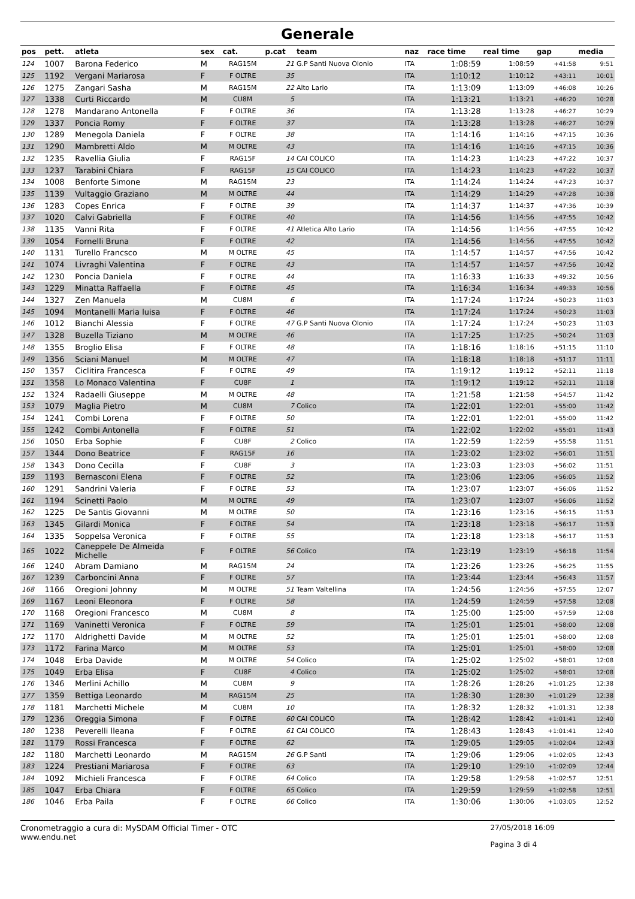Generale
| pos | pett. | atleta | sex | cat. | p.cat | team | naz | race time | real time | gap | media |
| --- | --- | --- | --- | --- | --- | --- | --- | --- | --- | --- | --- |
| 124 | 1007 | Barona Federico | M | RAG15M | 21 | G.P Santi Nuova Olonio | ITA | 1:08:59 | 1:08:59 | +41:58 | 9:51 |
| 125 | 1192 | Vergani Mariarosa | F | F OLTRE | 35 | | ITA | 1:10:12 | 1:10:12 | +43:11 | 10:01 |
| 126 | 1275 | Zangari Sasha | M | RAG15M | 22 | Alto Lario | ITA | 1:13:09 | 1:13:09 | +46:08 | 10:26 |
| 127 | 1338 | Curti Riccardo | M | CU8M | 5 | | ITA | 1:13:21 | 1:13:21 | +46:20 | 10:28 |
| 128 | 1278 | Mandarano Antonella | F | F OLTRE | 36 | | ITA | 1:13:28 | 1:13:28 | +46:27 | 10:29 |
| 129 | 1337 | Poncia Romy | F | F OLTRE | 37 | | ITA | 1:13:28 | 1:13:28 | +46:27 | 10:29 |
| 130 | 1289 | Menegola Daniela | F | F OLTRE | 38 | | ITA | 1:14:16 | 1:14:16 | +47:15 | 10:36 |
| 131 | 1290 | Mambretti Aldo | M | M OLTRE | 43 | | ITA | 1:14:16 | 1:14:16 | +47:15 | 10:36 |
| 132 | 1235 | Ravellia Giulia | F | RAG15F | 14 | CAI COLICO | ITA | 1:14:23 | 1:14:23 | +47:22 | 10:37 |
| 133 | 1237 | Tarabini Chiara | F | RAG15F | 15 | CAI COLICO | ITA | 1:14:23 | 1:14:23 | +47:22 | 10:37 |
| 134 | 1008 | Benforte Simone | M | RAG15M | 23 | | ITA | 1:14:24 | 1:14:24 | +47:23 | 10:37 |
| 135 | 1139 | Vultaggio Graziano | M | M OLTRE | 44 | | ITA | 1:14:29 | 1:14:29 | +47:28 | 10:38 |
| 136 | 1283 | Copes Enrica | F | F OLTRE | 39 | | ITA | 1:14:37 | 1:14:37 | +47:36 | 10:39 |
| 137 | 1020 | Calvi Gabriella | F | F OLTRE | 40 | | ITA | 1:14:56 | 1:14:56 | +47:55 | 10:42 |
| 138 | 1135 | Vanni Rita | F | F OLTRE | 41 | Atletica Alto Lario | ITA | 1:14:56 | 1:14:56 | +47:55 | 10:42 |
| 139 | 1054 | Fornelli Bruna | F | F OLTRE | 42 | | ITA | 1:14:56 | 1:14:56 | +47:55 | 10:42 |
| 140 | 1131 | Turello Francsco | M | M OLTRE | 45 | | ITA | 1:14:57 | 1:14:57 | +47:56 | 10:42 |
| 141 | 1074 | Livraghi Valentina | F | F OLTRE | 43 | | ITA | 1:14:57 | 1:14:57 | +47:56 | 10:42 |
| 142 | 1230 | Poncia Daniela | F | F OLTRE | 44 | | ITA | 1:16:33 | 1:16:33 | +49:32 | 10:56 |
| 143 | 1229 | Minatta Raffaella | F | F OLTRE | 45 | | ITA | 1:16:34 | 1:16:34 | +49:33 | 10:56 |
| 144 | 1327 | Zen Manuela | M | CU8M | 6 | | ITA | 1:17:24 | 1:17:24 | +50:23 | 11:03 |
| 145 | 1094 | Montanelli Maria luisa | F | F OLTRE | 46 | | ITA | 1:17:24 | 1:17:24 | +50:23 | 11:03 |
| 146 | 1012 | Bianchi Alessia | F | F OLTRE | 47 | G.P Santi Nuova Olonio | ITA | 1:17:24 | 1:17:24 | +50:23 | 11:03 |
| 147 | 1328 | Buzella Tiziano | M | M OLTRE | 46 | | ITA | 1:17:25 | 1:17:25 | +50:24 | 11:03 |
| 148 | 1355 | Broglio Elisa | F | F OLTRE | 48 | | ITA | 1:18:16 | 1:18:16 | +51:15 | 11:10 |
| 149 | 1356 | Sciani Manuel | M | M OLTRE | 47 | | ITA | 1:18:18 | 1:18:18 | +51:17 | 11:11 |
| 150 | 1357 | Ciclitira Francesca | F | F OLTRE | 49 | | ITA | 1:19:12 | 1:19:12 | +52:11 | 11:18 |
| 151 | 1358 | Lo Monaco Valentina | F | CU8F | 1 | | ITA | 1:19:12 | 1:19:12 | +52:11 | 11:18 |
| 152 | 1324 | Radaelli Giuseppe | M | M OLTRE | 48 | | ITA | 1:21:58 | 1:21:58 | +54:57 | 11:42 |
| 153 | 1079 | Maglia Pietro | M | CU8M | 7 | Colico | ITA | 1:22:01 | 1:22:01 | +55:00 | 11:42 |
| 154 | 1241 | Combi Lorena | F | F OLTRE | 50 | | ITA | 1:22:01 | 1:22:01 | +55:00 | 11:42 |
| 155 | 1242 | Combi Antonella | F | F OLTRE | 51 | | ITA | 1:22:02 | 1:22:02 | +55:01 | 11:43 |
| 156 | 1050 | Erba Sophie | F | CU8F | 2 | Colico | ITA | 1:22:59 | 1:22:59 | +55:58 | 11:51 |
| 157 | 1344 | Dono Beatrice | F | RAG15F | 16 | | ITA | 1:23:02 | 1:23:02 | +56:01 | 11:51 |
| 158 | 1343 | Dono Cecilla | F | CU8F | 3 | | ITA | 1:23:03 | 1:23:03 | +56:02 | 11:51 |
| 159 | 1193 | Bernasconi Elena | F | F OLTRE | 52 | | ITA | 1:23:06 | 1:23:06 | +56:05 | 11:52 |
| 160 | 1291 | Sandrini Valeria | F | F OLTRE | 53 | | ITA | 1:23:07 | 1:23:07 | +56:06 | 11:52 |
| 161 | 1194 | Scinetti Paolo | M | M OLTRE | 49 | | ITA | 1:23:07 | 1:23:07 | +56:06 | 11:52 |
| 162 | 1225 | De Santis Giovanni | M | M OLTRE | 50 | | ITA | 1:23:16 | 1:23:16 | +56:15 | 11:53 |
| 163 | 1345 | Gilardi Monica | F | F OLTRE | 54 | | ITA | 1:23:18 | 1:23:18 | +56:17 | 11:53 |
| 164 | 1335 | Soppelsa Veronica | F | F OLTRE | 55 | | ITA | 1:23:18 | 1:23:18 | +56:17 | 11:53 |
| 165 | 1022 | Caneppele De Almeida Michelle | F | F OLTRE | 56 | Colico | ITA | 1:23:19 | 1:23:19 | +56:18 | 11:54 |
| 166 | 1240 | Abram Damiano | M | RAG15M | 24 | | ITA | 1:23:26 | 1:23:26 | +56:25 | 11:55 |
| 167 | 1239 | Carboncini Anna | F | F OLTRE | 57 | | ITA | 1:23:44 | 1:23:44 | +56:43 | 11:57 |
| 168 | 1166 | Oregioni Johnny | M | M OLTRE | 51 | Team Valtellina | ITA | 1:24:56 | 1:24:56 | +57:55 | 12:07 |
| 169 | 1167 | Leoni Eleonora | F | F OLTRE | 58 | | ITA | 1:24:59 | 1:24:59 | +57:58 | 12:08 |
| 170 | 1168 | Oregioni Francesco | M | CU8M | 8 | | ITA | 1:25:00 | 1:25:00 | +57:59 | 12:08 |
| 171 | 1169 | Vaninetti Veronica | F | F OLTRE | 59 | | ITA | 1:25:01 | 1:25:01 | +58:00 | 12:08 |
| 172 | 1170 | Aldrighetti Davide | M | M OLTRE | 52 | | ITA | 1:25:01 | 1:25:01 | +58:00 | 12:08 |
| 173 | 1172 | Farina Marco | M | M OLTRE | 53 | | ITA | 1:25:01 | 1:25:01 | +58:00 | 12:08 |
| 174 | 1048 | Erba Davide | M | M OLTRE | 54 | Colico | ITA | 1:25:02 | 1:25:02 | +58:01 | 12:08 |
| 175 | 1049 | Erba Elisa | F | CU8F | 4 | Colico | ITA | 1:25:02 | 1:25:02 | +58:01 | 12:08 |
| 176 | 1346 | Merlini Achillo | M | CU8M | 9 | | ITA | 1:28:26 | 1:28:26 | +1:01:25 | 12:38 |
| 177 | 1359 | Bettiga Leonardo | M | RAG15M | 25 | | ITA | 1:28:30 | 1:28:30 | +1:01:29 | 12:38 |
| 178 | 1181 | Marchetti Michele | M | CU8M | 10 | | ITA | 1:28:32 | 1:28:32 | +1:01:31 | 12:38 |
| 179 | 1236 | Oreggia Simona | F | F OLTRE | 60 | CAI COLICO | ITA | 1:28:42 | 1:28:42 | +1:01:41 | 12:40 |
| 180 | 1238 | Peverelli Ileana | F | F OLTRE | 61 | CAI COLICO | ITA | 1:28:43 | 1:28:43 | +1:01:41 | 12:40 |
| 181 | 1179 | Rossi Francesca | F | F OLTRE | 62 | | ITA | 1:29:05 | 1:29:05 | +1:02:04 | 12:43 |
| 182 | 1180 | Marchetti Leonardo | M | RAG15M | 26 | G.P Santi | ITA | 1:29:06 | 1:29:06 | +1:02:05 | 12:43 |
| 183 | 1224 | Prestiani Mariarosa | F | F OLTRE | 63 | | ITA | 1:29:10 | 1:29:10 | +1:02:09 | 12:44 |
| 184 | 1092 | Michieli Francesca | F | F OLTRE | 64 | Colico | ITA | 1:29:58 | 1:29:58 | +1:02:57 | 12:51 |
| 185 | 1047 | Erba Chiara | F | F OLTRE | 65 | Colico | ITA | 1:29:59 | 1:29:59 | +1:02:58 | 12:51 |
| 186 | 1046 | Erba Paila | F | F OLTRE | 66 | Colico | ITA | 1:30:06 | 1:30:06 | +1:03:05 | 12:52 |
Cronometraggio a cura di: MySDAM Official Timer - OTC
www.endu.net
27/05/2018 16:09
Pagina 3 di 4